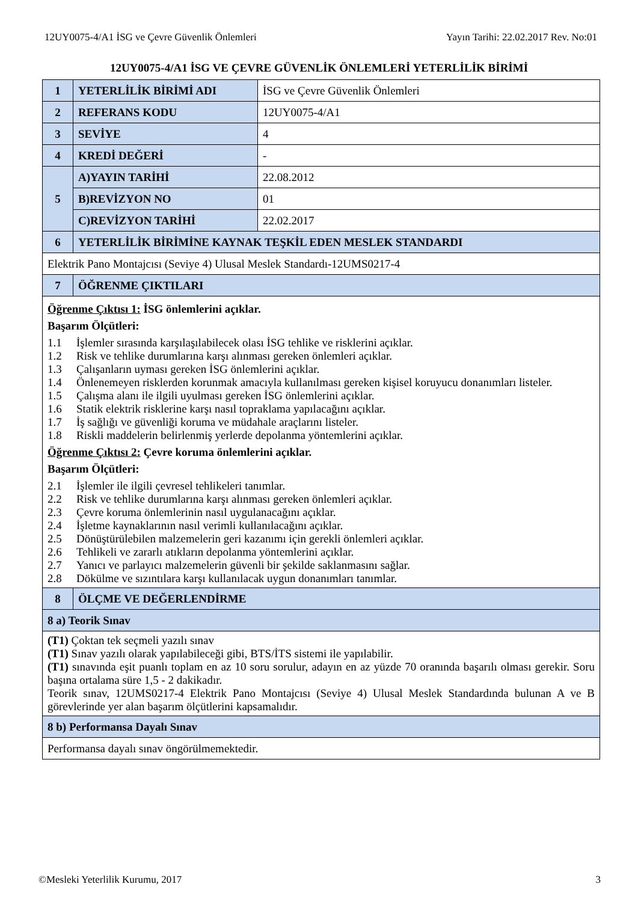12UY0075-4/A1 İSG ve Çevre Güvenlik Önlemleri Yayın Tarihi: 22.02.2017 Rev. No:01
12UY0075-4/A1 İSG VE ÇEVRE GÜVENLİK ÖNLEMLERİ YETERLİLİK BİRİMİ
| 1 | YETERLİLİK BİRİMİ ADI | İSG ve Çevre Güvenlik Önlemleri |
| 2 | REFERANS KODU | 12UY0075-4/A1 |
| 3 | SEVİYE | 4 |
| 4 | KREDİ DEĞERİ | - |
| 5 | A)YAYIN TARİHİ | 22.08.2012 |
| | B)REVİZYON NO | 01 |
| | C)REVİZYON TARİHİ | 22.02.2017 |
| 6 | YETERLİLİK BİRİMİNE KAYNAK TEŞKİL EDEN MESLEK STANDARDI | |
| Elektrik Pano Montajcısı (Seviye 4) Ulusal Meslek Standardı-12UMS0217-4 | | |
| 7 | ÖĞRENME ÇIKTILARI | |
| Öğrenme Çıktısı 1: İSG önlemlerini açıklar. Başarım Ölçütleri: 1.1 İşlemler sırasında karşılaşılabilecek olası İSG tehlike ve risklerini açıklar. 1.2 Risk ve tehlike durumlarına karşı alınması gereken önlemleri açıklar. 1.3 Çalışanların uyması gereken İSG önlemlerini açıklar. 1.4 Önlenemeyen risklerden korunmak amacıyla kullanılması gereken kişisel koruyucu donanımları listeler. 1.5 Çalışma alanı ile ilgili uyulması gereken İSG önlemlerini açıklar. 1.6 Statik elektrik risklerine karşı nasıl topraklama yapılacağını açıklar. 1.7 İş sağlığı ve güvenliği koruma ve müdahale araçlarını listeler. 1.8 Riskli maddelerin belirlenmiş yerlerde depolanma yöntemlerini açıklar. Öğrenme Çıktısı 2: Çevre koruma önlemlerini açıklar. Başarım Ölçütleri: 2.1 İşlemler ile ilgili çevresel tehlikeleri tanımlar. 2.2 Risk ve tehlike durumlarına karşı alınması gereken önlemleri açıklar. 2.3 Çevre koruma önlemlerinin nasıl uygulanacağını açıklar. 2.4 İşletme kaynaklarının nasıl verimli kullanılacağını açıklar. 2.5 Dönüştürülebilen malzemelerin geri kazanımı için gerekli önlemleri açıklar. 2.6 Tehlikeli ve zararlı atıkların depolanma yöntemlerini açıklar. 2.7 Yanıcı ve parlayıcı malzemelerin güvenli bir şekilde saklanmasını sağlar. 2.8 Dökülme ve sızıntılara karşı kullanılacak uygun donanımları tanımlar. | | |
| 8 | ÖLÇME VE DEĞERLENDİRME | |
| 8 a) Teorik Sınav | | |
| (T1) Çoktan tek seçmeli yazılı sınav (T1) Sınav yazılı olarak yapılabileceği gibi, BTS/İTS sistemi ile yapılabilir. (T1) sınavında eşit puanlı toplam en az 10 soru sorulur, adayın en az yüzde 70 oranında başarılı olması gerekir. Soru başına ortalama süre 1,5 - 2 dakikadır. Teorik sınav, 12UMS0217-4 Elektrik Pano Montajcısı (Seviye 4) Ulusal Meslek Standardında bulunan A ve B görevlerinde yer alan başarım ölçütlerini kapsamalıdır. | | |
| 8 b) Performansa Dayalı Sınav | | |
| Performansa dayalı sınav öngörülmemektedir. | | |
©Mesleki Yeterlilik Kurumu, 2017 3